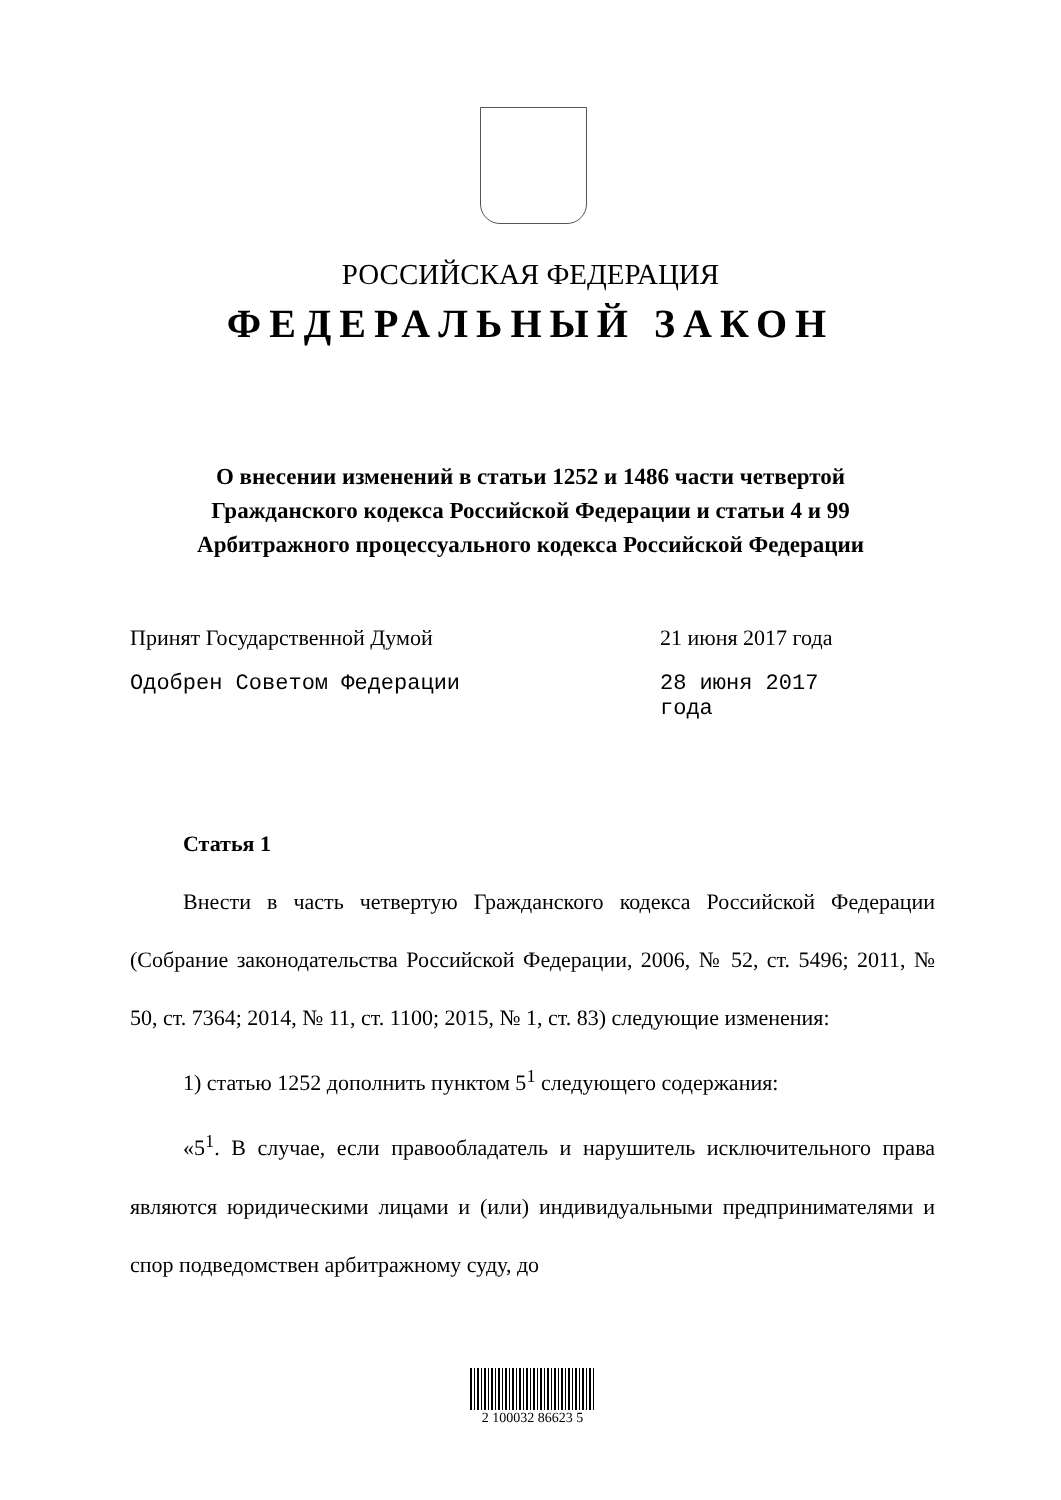РОССИЙСКАЯ ФЕДЕРАЦИЯ
ФЕДЕРАЛЬНЫЙ ЗАКОН
О внесении изменений в статьи 1252 и 1486 части четвертой
Гражданского кодекса Российской Федерации и статьи 4 и 99
Арбитражного процессуального кодекса Российской Федерации
Принят Государственной Думой 21 июня 2017 года
Одобрен Советом Федерации 28 июня 2017 года
Статья 1
Внести в часть четвертую Гражданского кодекса Российской Федерации (Собрание законодательства Российской Федерации, 2006, № 52, ст. 5496; 2011, № 50, ст. 7364; 2014, № 11, ст. 1100; 2015, № 1, ст. 83) следующие изменения:
1) статью 1252 дополнить пунктом 5<sup>1</sup> следующего содержания:
«5<sup>1</sup>. В случае, если правообладатель и нарушитель исключительного права являются юридическими лицами и (или) индивидуальными предпринимателями и спор подведомствен арбитражному суду, до
2 100032 86623 5